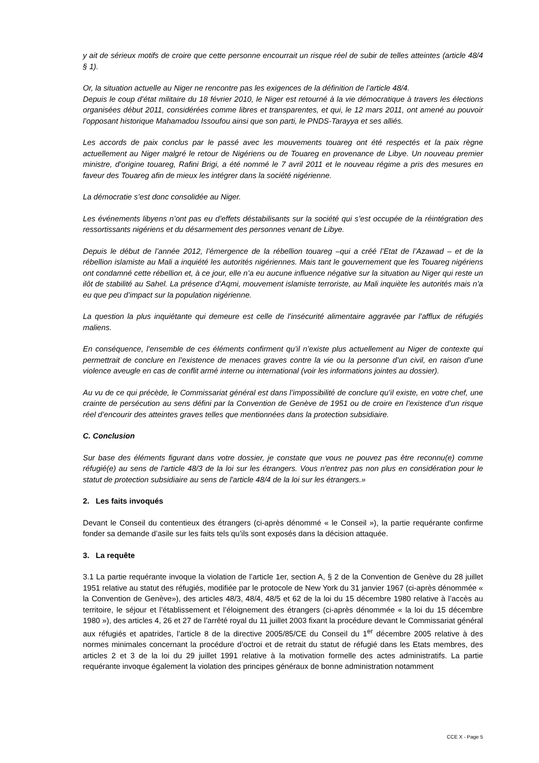y ait de sérieux motifs de croire que cette personne encourrait un risque réel de subir de telles atteintes (article 48/4 § 1).
Or, la situation actuelle au Niger ne rencontre pas les exigences de la définition de l’article 48/4.
Depuis le coup d’état militaire du 18 février 2010, le Niger est retourné à la vie démocratique à travers les élections organisées début 2011, considérées comme libres et transparentes, et qui, le 12 mars 2011, ont amené au pouvoir l’opposant historique Mahamadou Issoufou ainsi que son parti, le PNDS-Tarayya et ses alliés.
Les accords de paix conclus par le passé avec les mouvements touareg ont été respectés et la paix règne actuellement au Niger malgré le retour de Nigériens ou de Touareg en provenance de Libye. Un nouveau premier ministre, d’origine touareg, Rafini Brigi, a été nommé le 7 avril 2011 et le nouveau régime a pris des mesures en faveur des Touareg afin de mieux les intégrer dans la société nigérienne.
La démocratie s’est donc consolidée au Niger.
Les événements libyens n’ont pas eu d’effets déstabilisants sur la société qui s’est occupée de la réintégration des ressortissants nigériens et du désarmement des personnes venant de Libye.
Depuis le début de l’année 2012, l’émergence de la rébellion touareg –qui a créé l’Etat de l’Azawad – et de la rébellion islamiste au Mali a inquiété les autorités nigériennes. Mais tant le gouvernement que les Touareg nigériens ont condamné cette rébellion et, à ce jour, elle n’a eu aucune influence négative sur la situation au Niger qui reste un ilôt de stabilité au Sahel. La présence d’Aqmi, mouvement islamiste terroriste, au Mali inquiète les autorités mais n’a eu que peu d’impact sur la population nigérienne.
La question la plus inquiétante qui demeure est celle de l’insécurité alimentaire aggravée par l’afflux de réfugiés maliens.
En conséquence, l’ensemble de ces éléments confirment qu’il n’existe plus actuellement au Niger de contexte qui permettrait de conclure en l’existence de menaces graves contre la vie ou la personne d’un civil, en raison d’une violence aveugle en cas de conflit armé interne ou international (voir les informations jointes au dossier).
Au vu de ce qui précède, le Commissariat général est dans l’impossibilité de conclure qu’il existe, en votre chef, une crainte de persécution au sens défini par la Convention de Genève de 1951 ou de croire en l’existence d’un risque réel d’encourir des atteintes graves telles que mentionnées dans la protection subsidiaire.
C. Conclusion
Sur base des éléments figurant dans votre dossier, je constate que vous ne pouvez pas être reconnu(e) comme réfugié(e) au sens de l'article 48/3 de la loi sur les étrangers. Vous n'entrez pas non plus en considération pour le statut de protection subsidiaire au sens de l'article 48/4 de la loi sur les étrangers.»
2. Les faits invoqués
Devant le Conseil du contentieux des étrangers (ci-après dénommé « le Conseil »), la partie requérante confirme fonder sa demande d’asile sur les faits tels qu’ils sont exposés dans la décision attaquée.
3. La requête
3.1 La partie requérante invoque la violation de l’article 1er, section A, § 2 de la Convention de Genève du 28 juillet 1951 relative au statut des réfugiés, modifiée par le protocole de New York du 31 janvier 1967 (ci-après dénommée « la Convention de Genève»), des articles 48/3, 48/4, 48/5 et 62 de la loi du 15 décembre 1980 relative à l’accès au territoire, le séjour et l’établissement et l’éloignement des étrangers (ci-après dénommée « la loi du 15 décembre 1980 »), des articles 4, 26 et 27 de l’arrêté royal du 11 juillet 2003 fixant la procédure devant le Commissariat général aux réfugiés et apatrides, l’article 8 de la directive 2005/85/CE du Conseil du 1<sup>er</sup> décembre 2005 relative à des normes minimales concernant la procédure d’octroi et de retrait du statut de réfugié dans les Etats membres, des articles 2 et 3 de la loi du 29 juillet 1991 relative à la motivation formelle des actes administratifs. La partie requérante invoque également la violation des principes généraux de bonne administration notamment
CCE X - Page 5